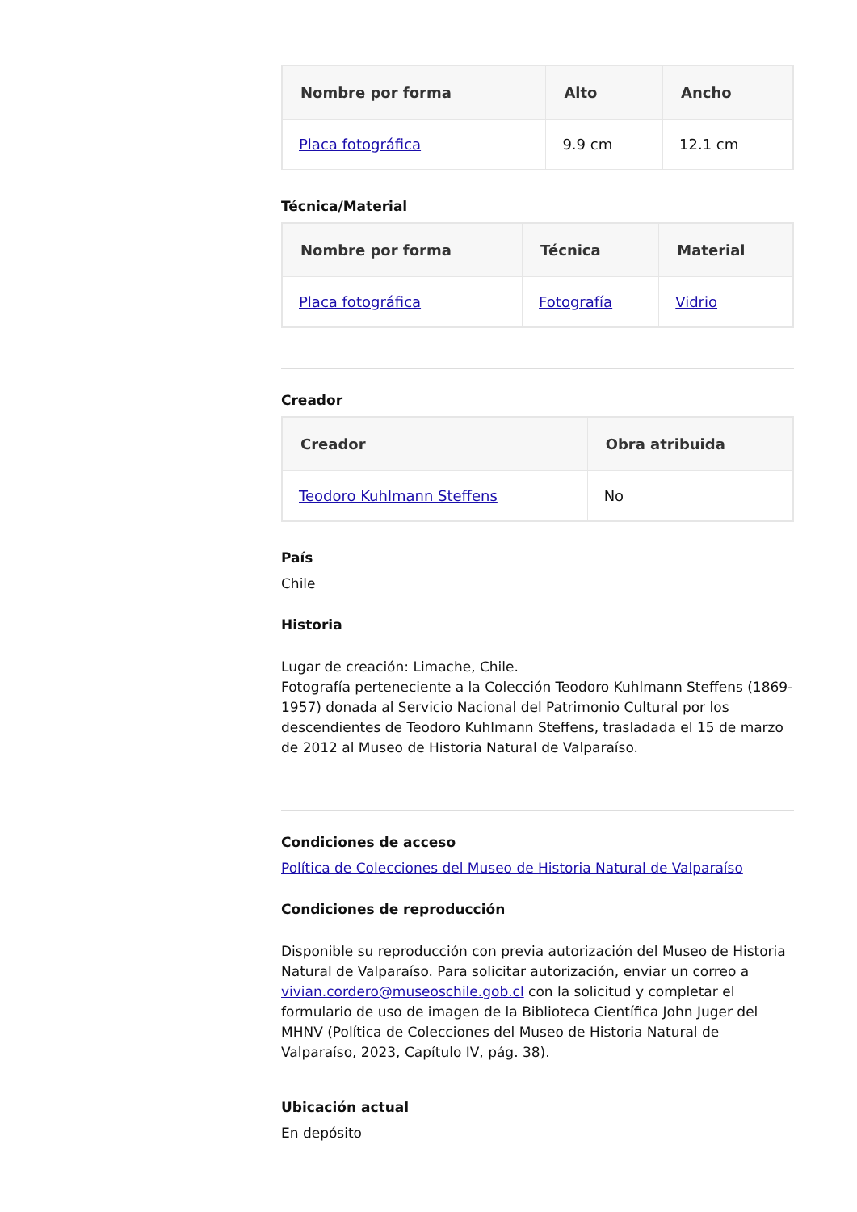| Nombre por forma | Alto | Ancho |
| --- | --- | --- |
| Placa fotográfica | 9.9 cm | 12.1 cm |
Técnica/Material
| Nombre por forma | Técnica | Material |
| --- | --- | --- |
| Placa fotográfica | Fotografía | Vidrio |
Creador
| Creador | Obra atribuida |
| --- | --- |
| Teodoro Kuhlmann Steffens | No |
País
Chile
Historia
Lugar de creación: Limache, Chile.
Fotografía perteneciente a la Colección Teodoro Kuhlmann Steffens (1869-1957) donada al Servicio Nacional del Patrimonio Cultural por los descendientes de Teodoro Kuhlmann Steffens, trasladada el 15 de marzo de 2012 al Museo de Historia Natural de Valparaíso.
Condiciones de acceso
Política de Colecciones del Museo de Historia Natural de Valparaíso
Condiciones de reproducción
Disponible su reproducción con previa autorización del Museo de Historia Natural de Valparaíso. Para solicitar autorización, enviar un correo a vivian.cordero@museoschile.gob.cl con la solicitud y completar el formulario de uso de imagen de la Biblioteca Científica John Juger del MHNV (Política de Colecciones del Museo de Historia Natural de Valparaíso, 2023, Capítulo IV, pág. 38).
Ubicación actual
En depósito